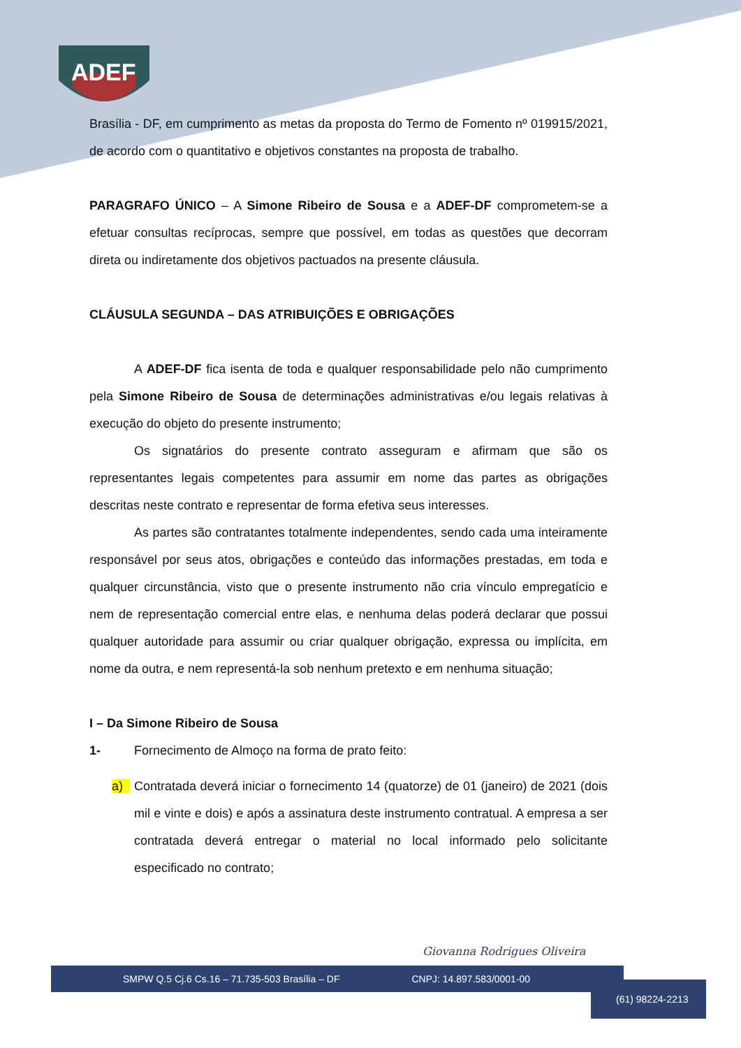ADEF
Brasília - DF, em cumprimento as metas da proposta do Termo de Fomento nº 019915/2021, de acordo com o quantitativo e objetivos constantes na proposta de trabalho.
PARAGRAFO ÚNICO – A Simone Ribeiro de Sousa e a ADEF-DF comprometem-se a efetuar consultas recíprocas, sempre que possível, em todas as questões que decorram direta ou indiretamente dos objetivos pactuados na presente cláusula.
CLÁUSULA SEGUNDA – DAS ATRIBUIÇÕES E OBRIGAÇÕES
A ADEF-DF fica isenta de toda e qualquer responsabilidade pelo não cumprimento pela Simone Ribeiro de Sousa de determinações administrativas e/ou legais relativas à execução do objeto do presente instrumento;
Os signatários do presente contrato asseguram e afirmam que são os representantes legais competentes para assumir em nome das partes as obrigações descritas neste contrato e representar de forma efetiva seus interesses.
As partes são contratantes totalmente independentes, sendo cada uma inteiramente responsável por seus atos, obrigações e conteúdo das informações prestadas, em toda e qualquer circunstância, visto que o presente instrumento não cria vínculo empregatício e nem de representação comercial entre elas, e nenhuma delas poderá declarar que possui qualquer autoridade para assumir ou criar qualquer obrigação, expressa ou implícita, em nome da outra, e nem representá-la sob nenhum pretexto e em nenhuma situação;
I – Da Simone Ribeiro de Sousa
1- Fornecimento de Almoço na forma de prato feito:
a) Contratada deverá iniciar o fornecimento 14 (quatorze) de 01 (janeiro) de 2021 (dois mil e vinte e dois) e após a assinatura deste instrumento contratual. A empresa a ser contratada deverá entregar o material no local informado pelo solicitante especificado no contrato;
Giovanna Rodrigues Oliveira
SMPW Q.5 Cj.6 Cs.16 – 71.735-503 Brasília – DF CNPJ: 14.897.583/0001-00
(61) 98224-2213